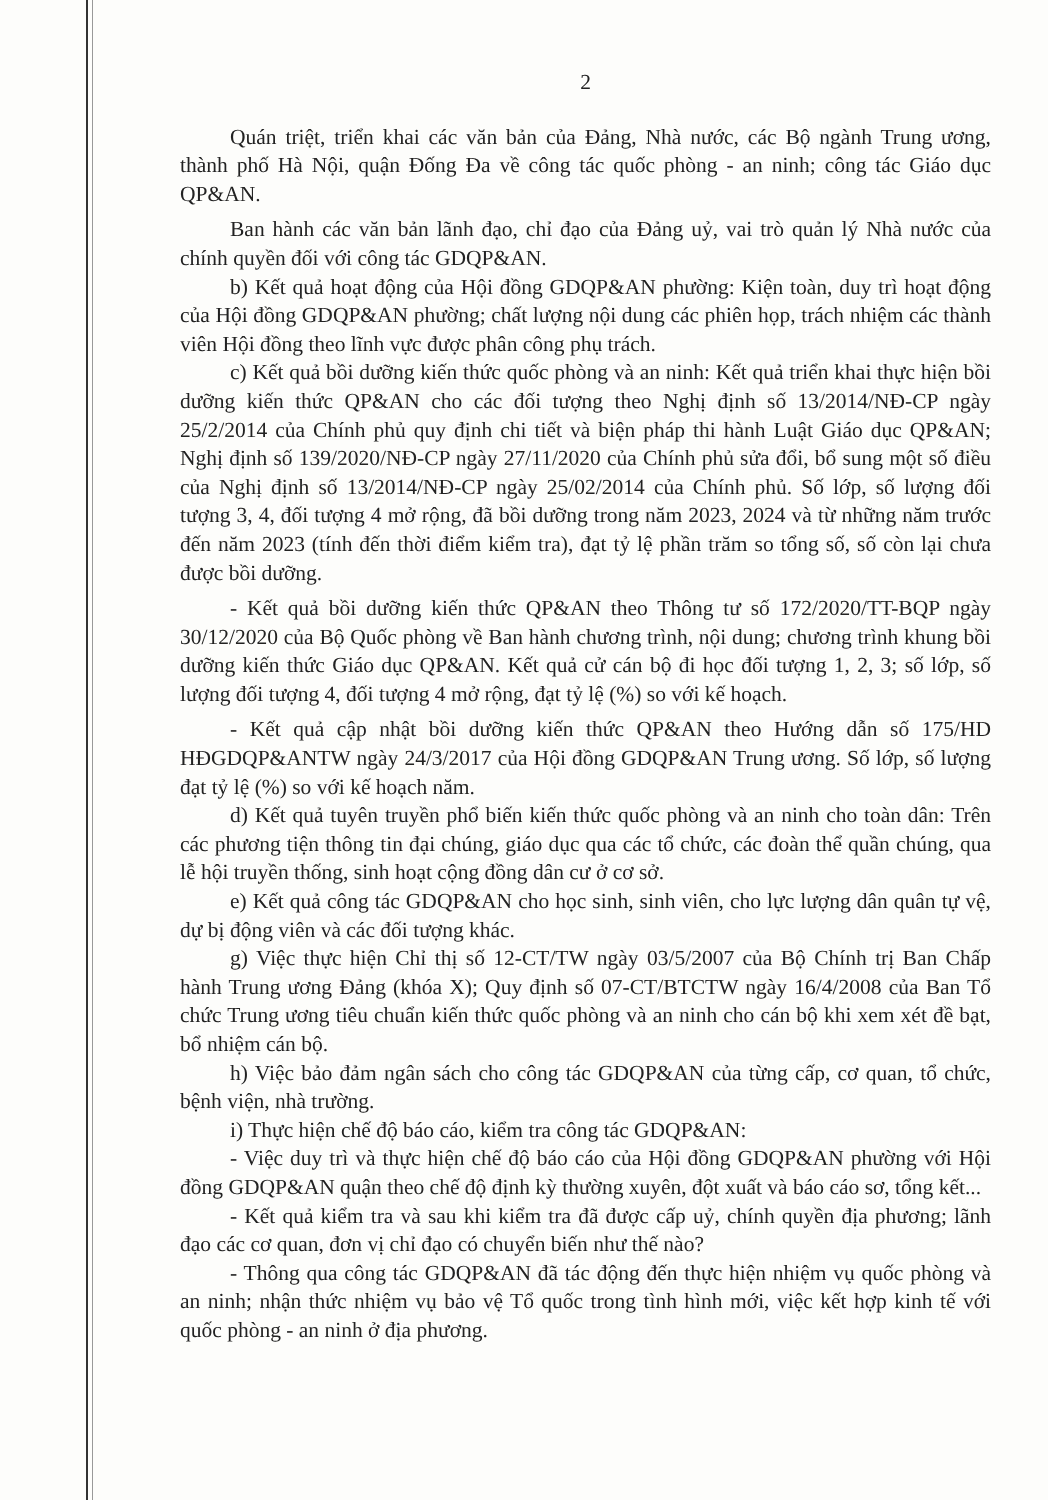2
Quán triệt, triển khai các văn bản của Đảng, Nhà nước, các Bộ ngành Trung ương, thành phố Hà Nội, quận Đống Đa về công tác quốc phòng - an ninh; công tác Giáo dục QP&AN.
Ban hành các văn bản lãnh đạo, chỉ đạo của Đảng uỷ, vai trò quản lý Nhà nước của chính quyền đối với công tác GDQP&AN.
b) Kết quả hoạt động của Hội đồng GDQP&AN phường: Kiện toàn, duy trì hoạt động của Hội đồng GDQP&AN phường; chất lượng nội dung các phiên họp, trách nhiệm các thành viên Hội đồng theo lĩnh vực được phân công phụ trách.
c) Kết quả bồi dưỡng kiến thức quốc phòng và an ninh: Kết quả triển khai thực hiện bồi dưỡng kiến thức QP&AN cho các đối tượng theo Nghị định số 13/2014/NĐ-CP ngày 25/2/2014 của Chính phủ quy định chi tiết và biện pháp thi hành Luật Giáo dục QP&AN; Nghị định số 139/2020/NĐ-CP ngày 27/11/2020 của Chính phủ sửa đổi, bổ sung một số điều của Nghị định số 13/2014/NĐ-CP ngày 25/02/2014 của Chính phủ. Số lớp, số lượng đối tượng 3, 4, đối tượng 4 mở rộng, đã bồi dưỡng trong năm 2023, 2024 và từ những năm trước đến năm 2023 (tính đến thời điểm kiểm tra), đạt tỷ lệ phần trăm so tổng số, số còn lại chưa được bồi dưỡng.
- Kết quả bồi dưỡng kiến thức QP&AN theo Thông tư số 172/2020/TT-BQP ngày 30/12/2020 của Bộ Quốc phòng về Ban hành chương trình, nội dung; chương trình khung bồi dưỡng kiến thức Giáo dục QP&AN. Kết quả cử cán bộ đi học đối tượng 1, 2, 3; số lớp, số lượng đối tượng 4, đối tượng 4 mở rộng, đạt tỷ lệ (%) so với kế hoạch.
- Kết quả cập nhật bồi dưỡng kiến thức QP&AN theo Hướng dẫn số 175/HD HĐGDQP&ANTW ngày 24/3/2017 của Hội đồng GDQP&AN Trung ương. Số lớp, số lượng đạt tỷ lệ (%) so với kế hoạch năm.
d) Kết quả tuyên truyền phổ biến kiến thức quốc phòng và an ninh cho toàn dân: Trên các phương tiện thông tin đại chúng, giáo dục qua các tổ chức, các đoàn thể quần chúng, qua lễ hội truyền thống, sinh hoạt cộng đồng dân cư ở cơ sở.
e) Kết quả công tác GDQP&AN cho học sinh, sinh viên, cho lực lượng dân quân tự vệ, dự bị động viên và các đối tượng khác.
g) Việc thực hiện Chỉ thị số 12-CT/TW ngày 03/5/2007 của Bộ Chính trị Ban Chấp hành Trung ương Đảng (khóa X); Quy định số 07-CT/BTCTW ngày 16/4/2008 của Ban Tổ chức Trung ương tiêu chuẩn kiến thức quốc phòng và an ninh cho cán bộ khi xem xét đề bạt, bổ nhiệm cán bộ.
h) Việc bảo đảm ngân sách cho công tác GDQP&AN của từng cấp, cơ quan, tổ chức, bệnh viện, nhà trường.
i) Thực hiện chế độ báo cáo, kiểm tra công tác GDQP&AN:
- Việc duy trì và thực hiện chế độ báo cáo của Hội đồng GDQP&AN phường với Hội đồng GDQP&AN quận theo chế độ định kỳ thường xuyên, đột xuất và báo cáo sơ, tổng kết...
- Kết quả kiểm tra và sau khi kiểm tra đã được cấp uỷ, chính quyền địa phương; lãnh đạo các cơ quan, đơn vị chỉ đạo có chuyển biến như thế nào?
- Thông qua công tác GDQP&AN đã tác động đến thực hiện nhiệm vụ quốc phòng và an ninh; nhận thức nhiệm vụ bảo vệ Tổ quốc trong tình hình mới, việc kết hợp kinh tế với quốc phòng - an ninh ở địa phương.